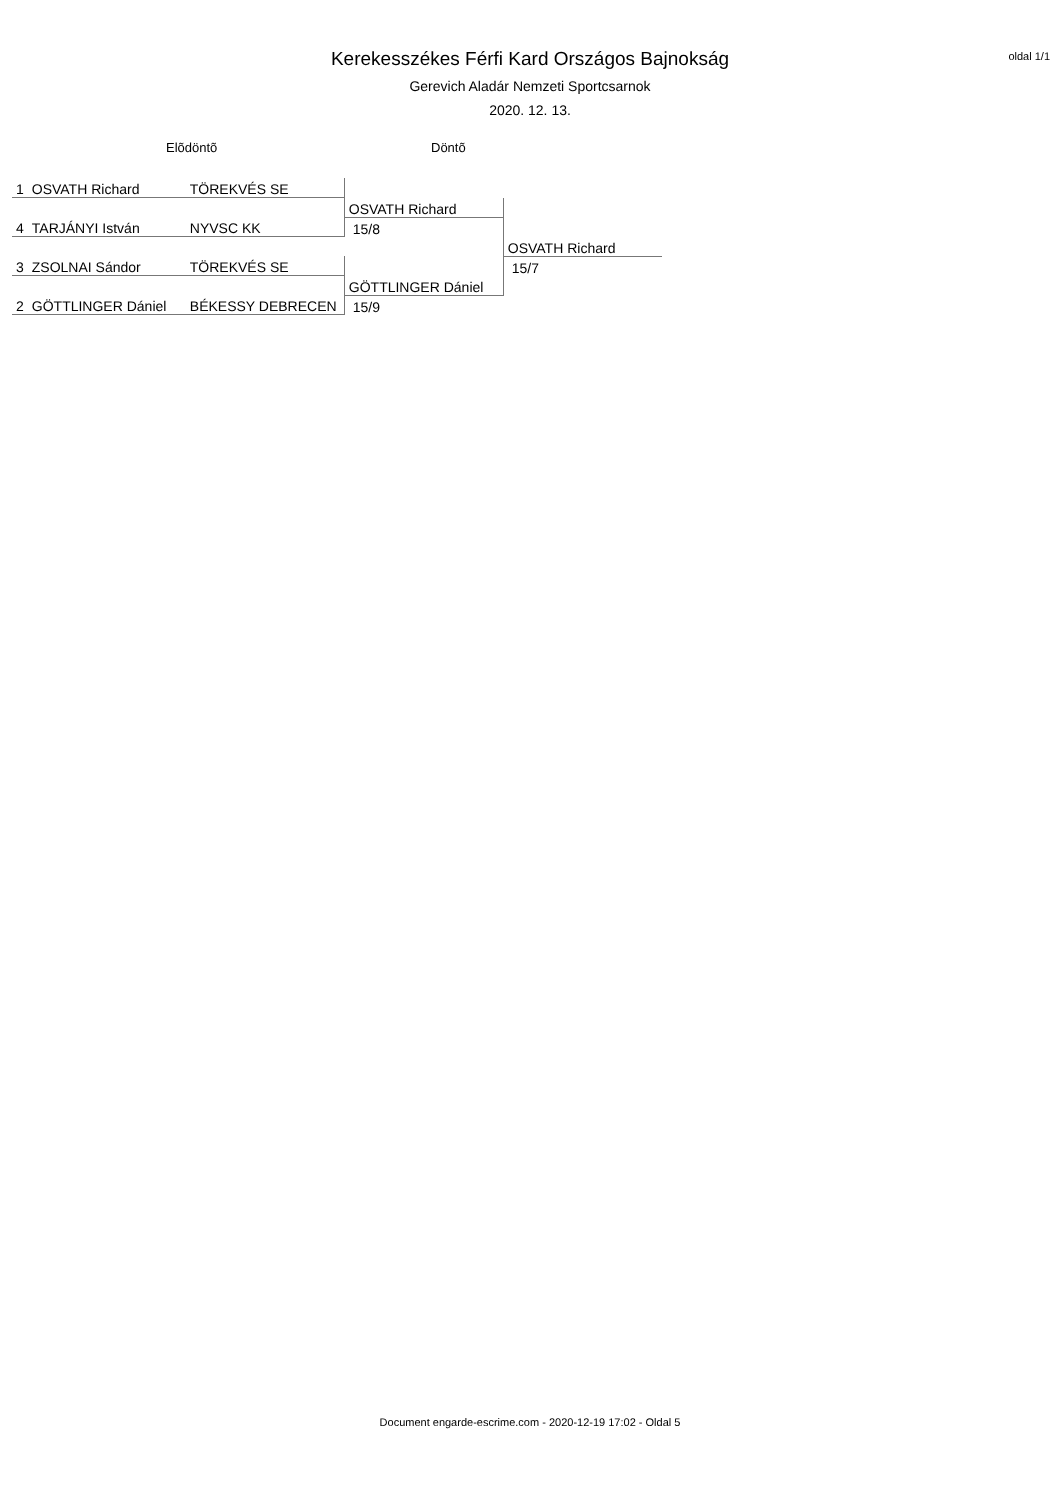oldal 1/1
Kerekesszékes Férfi Kard Országos Bajnokság
Gerevich Aladár Nemzeti Sportcsarnok
2020. 12. 13.
Elõdöntõ Döntõ
| 1 | OSVATH Richard | TÖREKVÉS SE | | |
| | | | OSVATH Richard | |
| 4 | TARJÁNYI István | NYVSC KK | 15/8 | |
| | | | | OSVATH Richard |
| 3 | ZSOLNAI Sándor | TÖREKVÉS SE | | 15/7 |
| | | | GÖTTLINGER Dániel | |
| 2 | GÖTTLINGER Dániel | BÉKESSY DEBRECEN | 15/9 | |
Document engarde-escrime.com - 2020-12-19 17:02 - Oldal 5